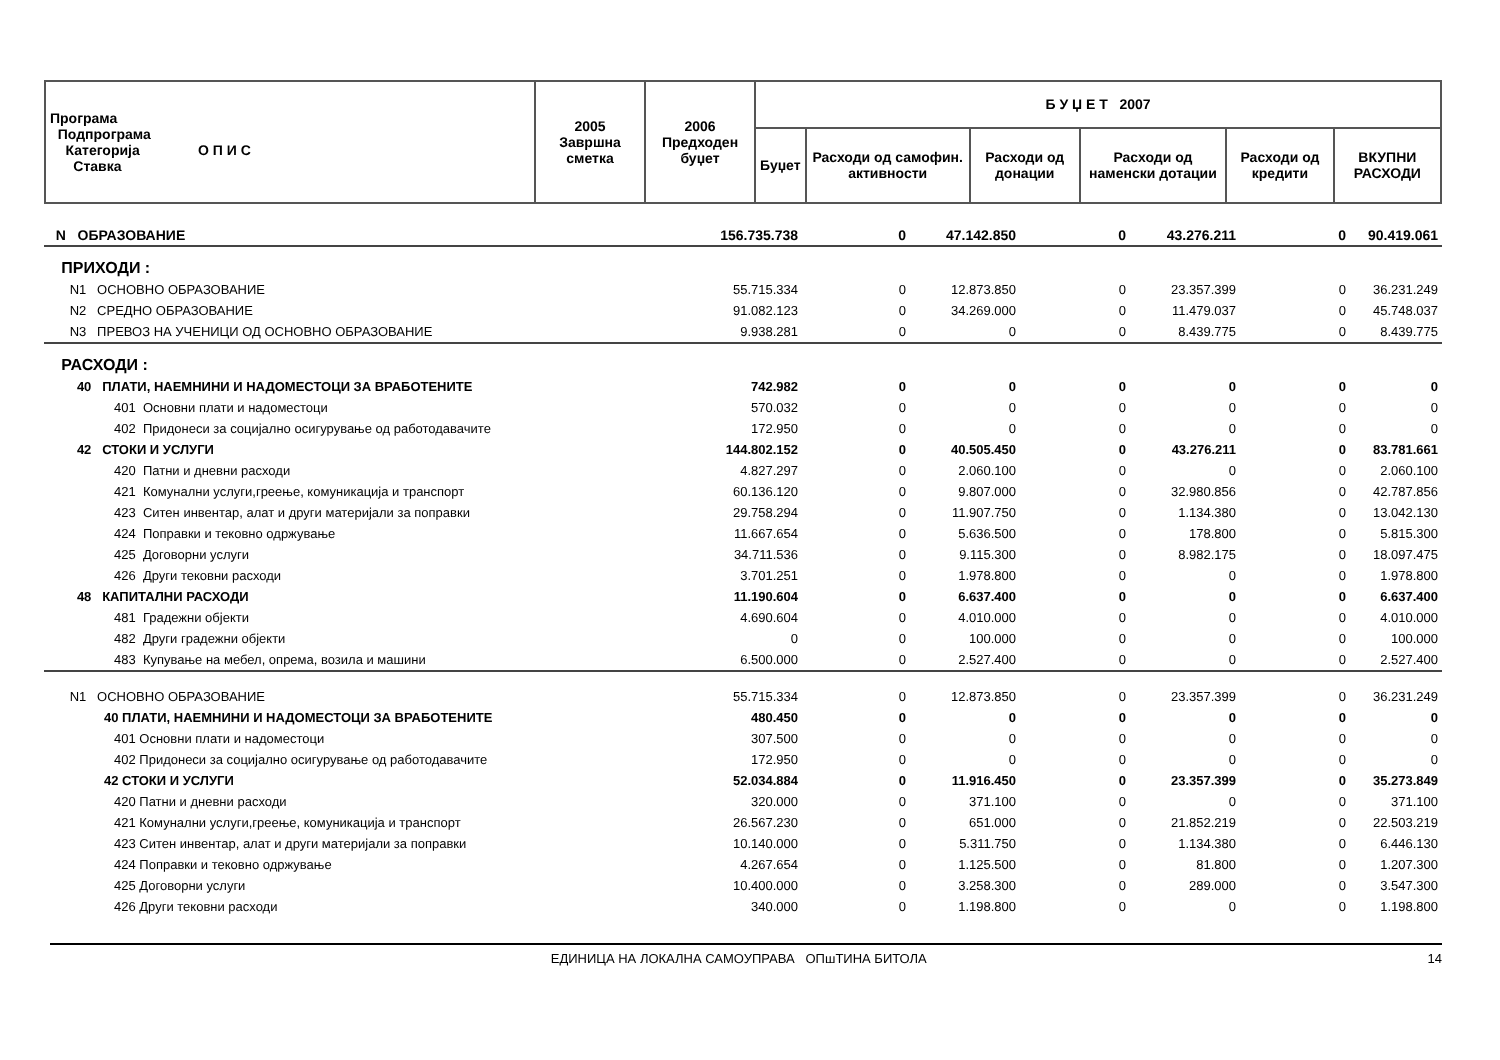| Програма Подпрограма Категорија О П И С Ставка | 2005 Завршна сметка | 2006 Предходен буџет | Б У Џ Е Т 2007 | | | | | |
| --- | --- | --- | --- | --- | --- | --- | --- | --- |
| | | | Буџет | Расходи од самофин. активности | Расходи од донации | Расходи од наменски дотации | Расходи од кредити | ВКУПНИ РАСХОДИ |
| N ОБРАЗОВАНИЕ | 156.735.738 | 0 | 47.142.850 | 0 | 43.276.211 | 0 | 90.419.061 |
| ПРИХОДИ : | | | | | | | |
| N1 ОСНОВНО ОБРАЗОВАНИЕ | 55.715.334 | 0 | 12.873.850 | 0 | 23.357.399 | 0 | 36.231.249 |
| N2 СРЕДНО ОБРАЗОВАНИЕ | 91.082.123 | 0 | 34.269.000 | 0 | 11.479.037 | 0 | 45.748.037 |
| N3 ПРЕВОЗ НА УЧЕНИЦИ ОД ОСНОВНО ОБРАЗОВАНИЕ | 9.938.281 | 0 | 0 | 0 | 8.439.775 | 0 | 8.439.775 |
| РАСХОДИ : | | | | | | | |
| 40 ПЛАТИ, НАЕМНИНИ И НАДОМЕСТОЦИ ЗА ВРАБОТЕНИТЕ | 742.982 | 0 | 0 | 0 | 0 | 0 | 0 |
| 401 Основни плати и надоместоци | 570.032 | 0 | 0 | 0 | 0 | 0 | 0 |
| 402 Придонеси за социјално осигурување од работодавачите | 172.950 | 0 | 0 | 0 | 0 | 0 | 0 |
| 42 СТОКИ И УСЛУГИ | 144.802.152 | 0 | 40.505.450 | 0 | 43.276.211 | 0 | 83.781.661 |
| 420 Патни и дневни расходи | 4.827.297 | 0 | 2.060.100 | 0 | 0 | 0 | 2.060.100 |
| 421 Комунални услуги,греење, комуникација и транспорт | 60.136.120 | 0 | 9.807.000 | 0 | 32.980.856 | 0 | 42.787.856 |
| 423 Ситен инвентар, алат и други материјали за поправки | 29.758.294 | 0 | 11.907.750 | 0 | 1.134.380 | 0 | 13.042.130 |
| 424 Поправки и тековно одржување | 11.667.654 | 0 | 5.636.500 | 0 | 178.800 | 0 | 5.815.300 |
| 425 Договорни услуги | 34.711.536 | 0 | 9.115.300 | 0 | 8.982.175 | 0 | 18.097.475 |
| 426 Други тековни расходи | 3.701.251 | 0 | 1.978.800 | 0 | 0 | 0 | 1.978.800 |
| 48 КАПИТАЛНИ РАСХОДИ | 11.190.604 | 0 | 6.637.400 | 0 | 0 | 0 | 6.637.400 |
| 481 Градежни објекти | 4.690.604 | 0 | 4.010.000 | 0 | 0 | 0 | 4.010.000 |
| 482 Други градежни објекти | 0 | 0 | 100.000 | 0 | 0 | 0 | 100.000 |
| 483 Купување на мебел, опрема, возила и машини | 6.500.000 | 0 | 2.527.400 | 0 | 0 | 0 | 2.527.400 |
| N1 ОСНОВНО ОБРАЗОВАНИЕ | 55.715.334 | 0 | 12.873.850 | 0 | 23.357.399 | 0 | 36.231.249 |
| 40 ПЛАТИ, НАЕМНИНИ И НАДОМЕСТОЦИ ЗА ВРАБОТЕНИТЕ | 480.450 | 0 | 0 | 0 | 0 | 0 | 0 |
| 401 Основни плати и надоместоци | 307.500 | 0 | 0 | 0 | 0 | 0 | 0 |
| 402 Придонеси за социјално осигурување од работодавачите | 172.950 | 0 | 0 | 0 | 0 | 0 | 0 |
| 42 СТОКИ И УСЛУГИ | 52.034.884 | 0 | 11.916.450 | 0 | 23.357.399 | 0 | 35.273.849 |
| 420 Патни и дневни расходи | 320.000 | 0 | 371.100 | 0 | 0 | 0 | 371.100 |
| 421 Комунални услуги,греење, комуникација и транспорт | 26.567.230 | 0 | 651.000 | 0 | 21.852.219 | 0 | 22.503.219 |
| 423 Ситен инвентар, алат и други материјали за поправки | 10.140.000 | 0 | 5.311.750 | 0 | 1.134.380 | 0 | 6.446.130 |
| 424 Поправки и тековно одржување | 4.267.654 | 0 | 1.125.500 | 0 | 81.800 | 0 | 1.207.300 |
| 425 Договорни услуги | 10.400.000 | 0 | 3.258.300 | 0 | 289.000 | 0 | 3.547.300 |
| 426 Други тековни расходи | 340.000 | 0 | 1.198.800 | 0 | 0 | 0 | 1.198.800 |
ЕДИНИЦА НА ЛОКАЛНА САМОУПРАВА ОПшТИНА БИТОЛА 14